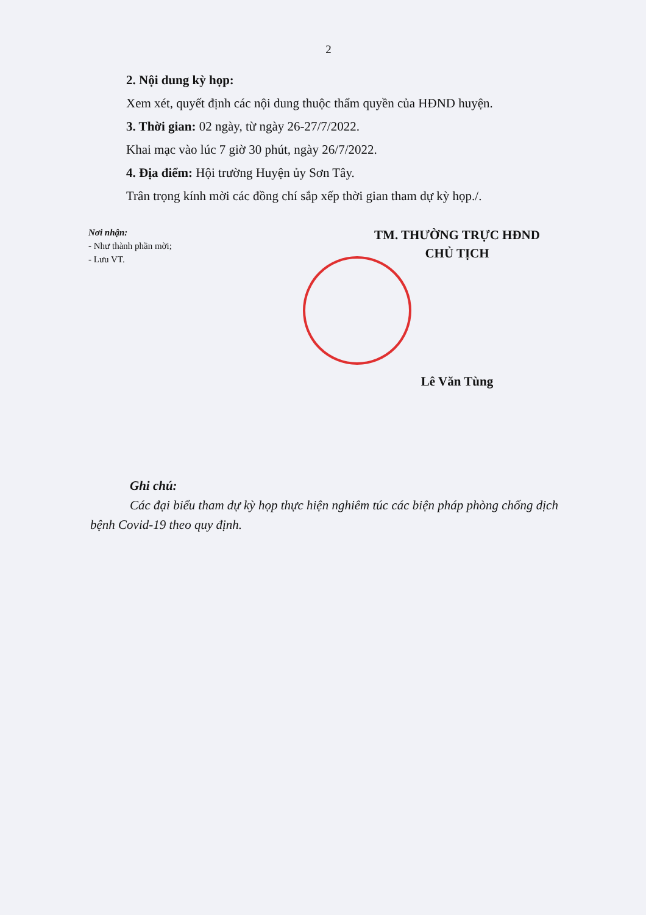2
2. Nội dung kỳ họp:
Xem xét, quyết định các nội dung thuộc thẩm quyền của HĐND huyện.
3. Thời gian: 02 ngày, từ ngày 26-27/7/2022.
Khai mạc vào lúc 7 giờ 30 phút, ngày 26/7/2022.
4. Địa điểm: Hội trường Huyện ủy Sơn Tây.
Trân trọng kính mời các đồng chí sắp xếp thời gian tham dự kỳ họp./.
Nơi nhận:
- Như thành phần mời;
- Lưu VT.
TM. THƯỜNG TRỰC HĐND
CHỦ TỊCH
Lê Văn Tùng
Ghi chú:
Các đại biểu tham dự kỳ họp thực hiện nghiêm túc các biện pháp phòng chống dịch bệnh Covid-19 theo quy định.